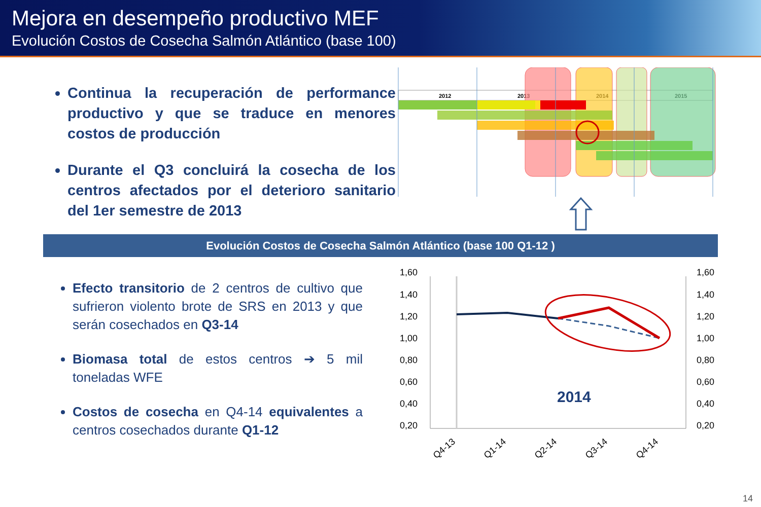Mejora en desempeño productivo MEF
Evolución Costos de Cosecha Salmón Atlántico (base 100)
Continua la recuperación de performance productivo y que se traduce en menores costos de producción
Durante el Q3 concluirá la cosecha de los centros afectados por el deterioro sanitario del 1er semestre de 2013
2012
2013
2014
2015
Evolución Costos de Cosecha Salmón Atlántico (base 100 Q1-12 )
Efecto transitorio de 2 centros de cultivo que sufrieron violento brote de SRS en 2013 y que serán cosechados en Q3-14
Biomasa total de estos centros ➔ 5 mil toneladas WFE
Costos de cosecha en Q4-14 equivalentes a centros cosechados durante Q1-12
1,60
1,40
1,20
1,00
0,80
0,60
0,40
0,20
1,60
1,40
1,20
1,00
0,80
0,60
0,40
0,20
2014
Q4-13
Q1-14
Q2-14
Q3-14
Q4-14
14